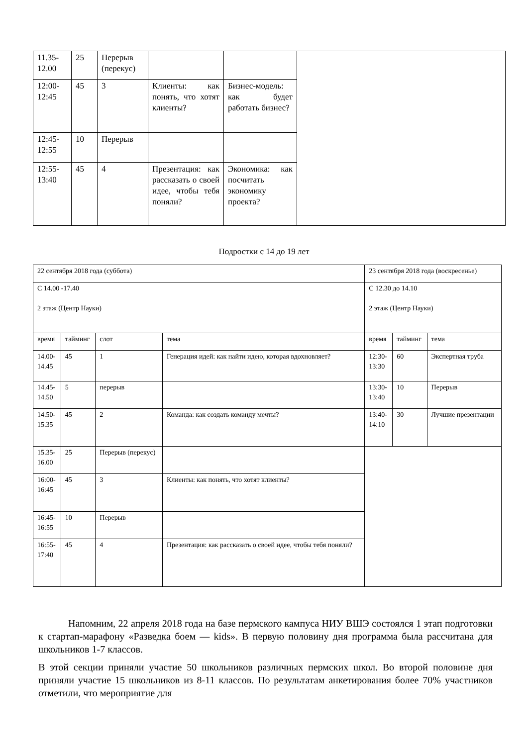| 11.35- 12.00 | 25 | Перерыв (перекус) | | | |
| 12:00- 12:45 | 45 | 3 | Клиенты: как понять, что хотят клиенты? | Бизнес-модель: как будет работать бизнес? | |
| 12:45- 12:55 | 10 | Перерыв | | | |
| 12:55- 13:40 | 45 | 4 | Презентация: как рассказать о своей идее, чтобы тебя поняли? | Экономика: как посчитать экономику проекта? | |
Подростки с 14 до 19 лет
| 22 сентября 2018 года (суббота) | | | | 23 сентября 2018 года (воскресенье) | | |
| С 14.00 -17.40 2 этаж (Центр Науки) | | | | С 12.30 до 14.10 2 этаж (Центр Науки) | | |
| время | тайминг | слот | тема | время | тайминг | тема |
| 14.00- 14.45 | 45 | 1 | Генерация идей: как найти идею, которая вдохновляет? | 12:30- 13:30 | 60 | Экспертная труба |
| 14.45- 14.50 | 5 | перерыв | | 13:30- 13:40 | 10 | Перерыв |
| 14.50- 15.35 | 45 | 2 | Команда: как создать команду мечты? | 13:40- 14:10 | 30 | Лучшие презентации |
| 15.35- 16.00 | 25 | Перерыв (перекус) | | | | |
| 16:00- 16:45 | 45 | 3 | Клиенты: как понять, что хотят клиенты? | | | |
| 16:45- 16:55 | 10 | Перерыв | | | | |
| 16:55- 17:40 | 45 | 4 | Презентация: как рассказать о своей идее, чтобы тебя поняли? | | | |
Напомним, 22 апреля 2018 года на базе пермского кампуса НИУ ВШЭ состоялся 1 этап подготовки к стартап-марафону «Разведка боем — kids». В первую половину дня программа была рассчитана для школьников 1-7 классов.
В этой секции приняли участие 50 школьников различных пермских школ. Во второй половине дня приняли участие 15 школьников из 8-11 классов. По результатам анкетирования более 70% участников отметили, что мероприятие для